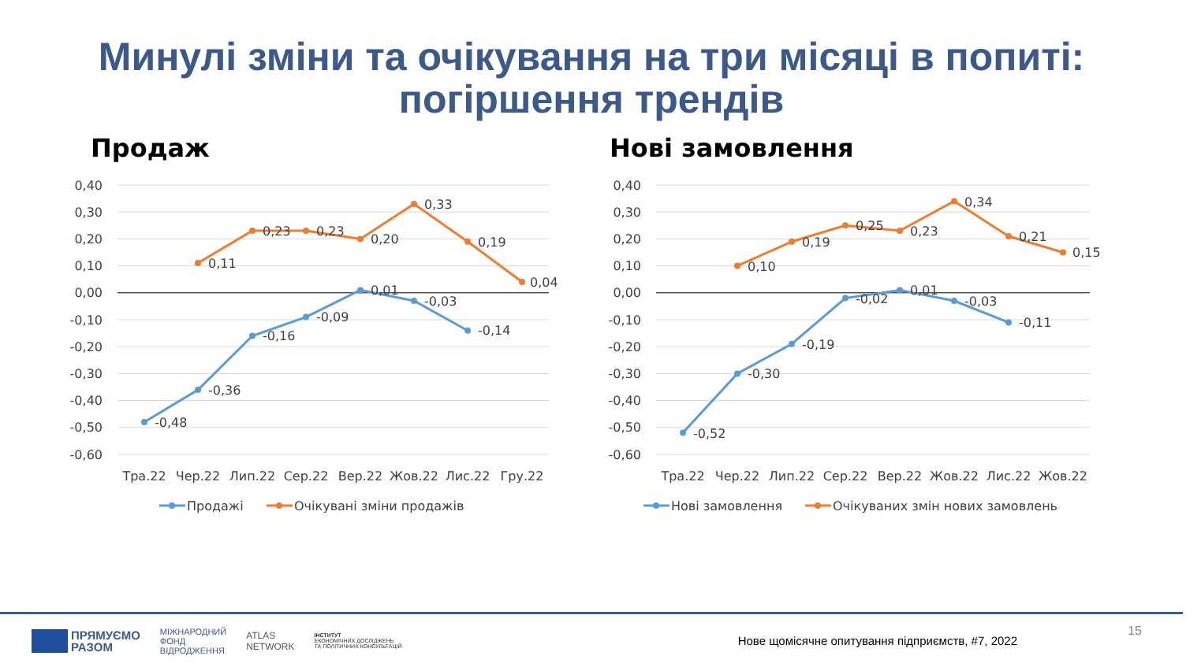Минулі зміни та очікування на три місяці в попиті:
погіршення трендів
Продаж
0,40
0,30
0,20
0,10
0,00
-0,10
-0,20
-0,30
-0,40
-0,50
-0,60
-0,48
-0,36
-0,16
-0,09
0,01
-0,03
-0,14
0,11
0,23
0,23
0,20
0,33
0,19
0,04
Тра.22
Чер.22
Лип.22
Сер.22
Вер.22
Жов.22
Лис.22
Гру.22
Продажі
Очікувані зміни продажів
Нові замовлення
0,40
0,30
0,20
0,10
0,00
-0,10
-0,20
-0,30
-0,40
-0,50
-0,60
-0,52
-0,30
-0,19
-0,02
0,01
-0,03
-0,11
0,10
0,19
0,25
0,23
0,34
0,21
0,15
Тра.22
Чер.22
Лип.22
Сер.22
Вер.22
Жов.22
Лис.22
Жов.22
Нові замовлення
Очікуваних змін нових замовлень
ПРЯМУЄМО
РАЗОМ
МІЖНАРОДНИЙ
ФОНД
ВІДРОДЖЕННЯ
ATLAS
NETWORK
ІНСТИТУТ
ЕКОНОМІЧНИХ ДОСЛІДЖЕНЬ
ТА ПОЛІТИЧНИХ КОНСУЛЬТАЦІЙ
Нове щомісячне опитування підприємств, #7, 2022
15